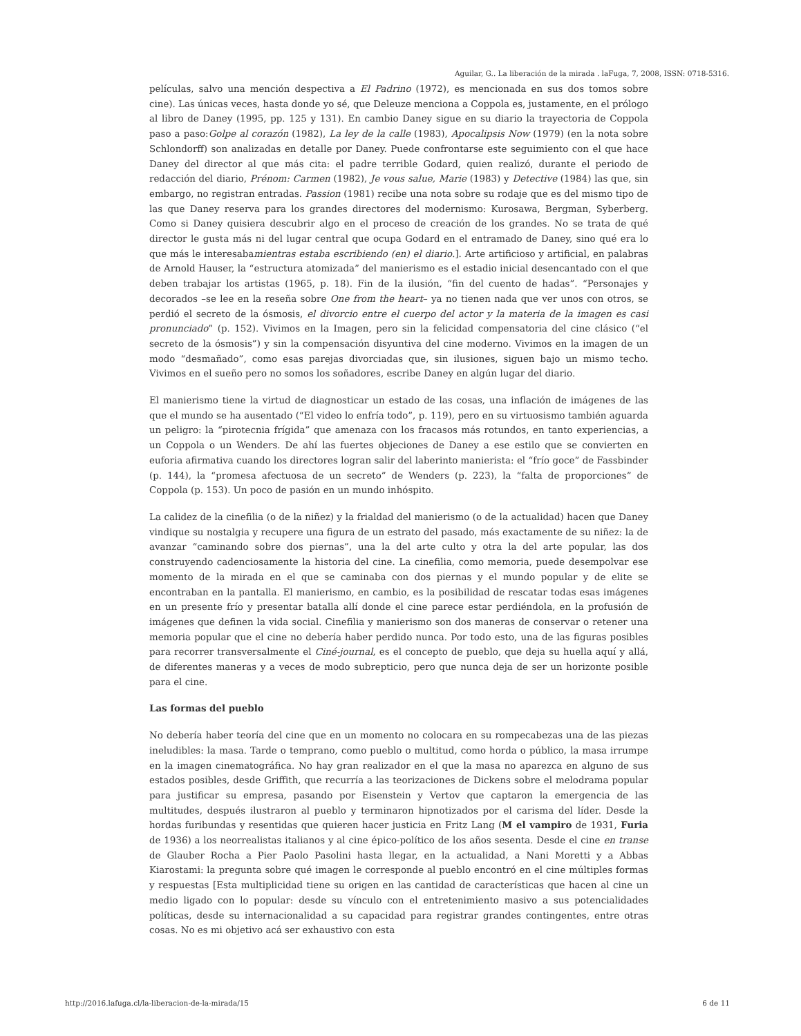Aguilar, G.. La liberación de la mirada . laFuga, 7, 2008, ISSN: 0718-5316.
películas, salvo una mención despectiva a El Padrino (1972), es mencionada en sus dos tomos sobre cine). Las únicas veces, hasta donde yo sé, que Deleuze menciona a Coppola es, justamente, en el prólogo al libro de Daney (1995, pp. 125 y 131). En cambio Daney sigue en su diario la trayectoria de Coppola paso a paso:Golpe al corazón (1982), La ley de la calle (1983), Apocalipsis Now (1979) (en la nota sobre Schlondorff) son analizadas en detalle por Daney. Puede confrontarse este seguimiento con el que hace Daney del director al que más cita: el padre terrible Godard, quien realizó, durante el periodo de redacción del diario, Prénom: Carmen (1982), Je vous salue, Marie (1983) y Detective (1984) las que, sin embargo, no registran entradas. Passion (1981) recibe una nota sobre su rodaje que es del mismo tipo de las que Daney reserva para los grandes directores del modernismo: Kurosawa, Bergman, Syberberg. Como si Daney quisiera descubrir algo en el proceso de creación de los grandes. No se trata de qué director le gusta más ni del lugar central que ocupa Godard en el entramado de Daney, sino qué era lo que más le interesabamientras estaba escribiendo (en) el diario.]. Arte artificioso y artificial, en palabras de Arnold Hauser, la “estructura atomizada” del manierismo es el estadio inicial desencantado con el que deben trabajar los artistas (1965, p. 18). Fin de la ilusión, “fin del cuento de hadas”. “Personajes y decorados –se lee en la reseña sobre One from the heart– ya no tienen nada que ver unos con otros, se perdió el secreto de la ósmosis, el divorcio entre el cuerpo del actor y la materia de la imagen es casi pronunciado” (p. 152). Vivimos en la Imagen, pero sin la felicidad compensatoria del cine clásico (“el secreto de la ósmosis”) y sin la compensación disyuntiva del cine moderno. Vivimos en la imagen de un modo “desmañado”, como esas parejas divorciadas que, sin ilusiones, siguen bajo un mismo techo. Vivimos en el sueño pero no somos los soñadores, escribe Daney en algún lugar del diario.
El manierismo tiene la virtud de diagnosticar un estado de las cosas, una inflación de imágenes de las que el mundo se ha ausentado (“El video lo enfría todo”, p. 119), pero en su virtuosismo también aguarda un peligro: la “pirotecnia frígida” que amenaza con los fracasos más rotundos, en tanto experiencias, a un Coppola o un Wenders. De ahí las fuertes objeciones de Daney a ese estilo que se convierten en euforia afirmativa cuando los directores logran salir del laberinto manierista: el “frío goce” de Fassbinder (p. 144), la “promesa afectuosa de un secreto” de Wenders (p. 223), la “falta de proporciones” de Coppola (p. 153). Un poco de pasión en un mundo inhóspito.
La calidez de la cinefilia (o de la niñez) y la frialdad del manierismo (o de la actualidad) hacen que Daney vindique su nostalgia y recupere una figura de un estrato del pasado, más exactamente de su niñez: la de avanzar “caminando sobre dos piernas”, una la del arte culto y otra la del arte popular, las dos construyendo cadenciosamente la historia del cine. La cinefilia, como memoria, puede desempolvar ese momento de la mirada en el que se caminaba con dos piernas y el mundo popular y de elite se encontraban en la pantalla. El manierismo, en cambio, es la posibilidad de rescatar todas esas imágenes en un presente frío y presentar batalla allí donde el cine parece estar perdiéndola, en la profusión de imágenes que definen la vida social. Cinefilia y manierismo son dos maneras de conservar o retener una memoria popular que el cine no debería haber perdido nunca. Por todo esto, una de las figuras posibles para recorrer transversalmente el Ciné-journal, es el concepto de pueblo, que deja su huella aquí y allá, de diferentes maneras y a veces de modo subrepticio, pero que nunca deja de ser un horizonte posible para el cine.
Las formas del pueblo
No debería haber teoría del cine que en un momento no colocara en su rompecabezas una de las piezas ineludibles: la masa. Tarde o temprano, como pueblo o multitud, como horda o público, la masa irrumpe en la imagen cinematográfica. No hay gran realizador en el que la masa no aparezca en alguno de sus estados posibles, desde Griffith, que recurría a las teorizaciones de Dickens sobre el melodrama popular para justificar su empresa, pasando por Eisenstein y Vertov que captaron la emergencia de las multitudes, después ilustraron al pueblo y terminaron hipnotizados por el carisma del líder. Desde la hordas furibundas y resentidas que quieren hacer justicia en Fritz Lang (M el vampiro de 1931, Furia de 1936) a los neorrealistas italianos y al cine épico-político de los años sesenta. Desde el cine en transe de Glauber Rocha a Pier Paolo Pasolini hasta llegar, en la actualidad, a Nani Moretti y a Abbas Kiarostami: la pregunta sobre qué imagen le corresponde al pueblo encontró en el cine múltiples formas y respuestas [Esta multiplicidad tiene su origen en las cantidad de características que hacen al cine un medio ligado con lo popular: desde su vínculo con el entretenimiento masivo a sus potencialidades políticas, desde su internacionalidad a su capacidad para registrar grandes contingentes, entre otras cosas. No es mi objetivo acá ser exhaustivo con esta
http://2016.lafuga.cl/la-liberacion-de-la-mirada/15 6 de 11